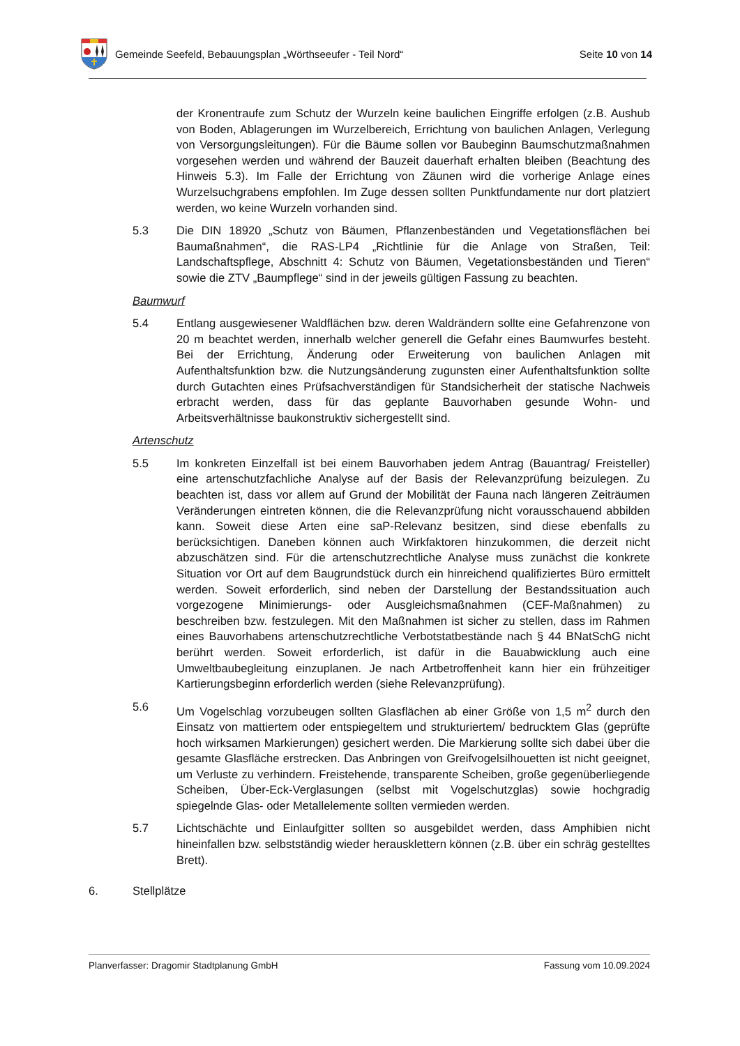Gemeinde Seefeld, Bebauungsplan „Wörthseeufer - Teil Nord“
Seite 10 von 14
der Kronentraufe zum Schutz der Wurzeln keine baulichen Eingriffe erfolgen (z.B. Aushub von Boden, Ablagerungen im Wurzelbereich, Errichtung von baulichen Anlagen, Verlegung von Versorgungsleitungen). Für die Bäume sollen vor Baubeginn Baumschutzmaßnahmen vorgesehen werden und während der Bauzeit dauerhaft erhalten bleiben (Beachtung des Hinweis 5.3). Im Falle der Errichtung von Zäunen wird die vorherige Anlage eines Wurzelsuchgrabens empfohlen. Im Zuge dessen sollten Punktfundamente nur dort platziert werden, wo keine Wurzeln vorhanden sind.
5.3 Die DIN 18920 „Schutz von Bäumen, Pflanzenbeständen und Vegetationsflächen bei Baumaßnahmen“, die RAS-LP4 „Richtlinie für die Anlage von Straßen, Teil: Landschaftspflege, Abschnitt 4: Schutz von Bäumen, Vegetationsbeständen und Tieren“ sowie die ZTV „Baumpflege“ sind in der jeweils gültigen Fassung zu beachten.
Baumwurf
5.4 Entlang ausgewiesener Waldflächen bzw. deren Waldrändern sollte eine Gefahrenzone von 20 m beachtet werden, innerhalb welcher generell die Gefahr eines Baumwurfes besteht. Bei der Errichtung, Änderung oder Erweiterung von baulichen Anlagen mit Aufenthaltsfunktion bzw. die Nutzungsänderung zugunsten einer Aufenthaltsfunktion sollte durch Gutachten eines Prüfsachverständigen für Standsicherheit der statische Nachweis erbracht werden, dass für das geplante Bauvorhaben gesunde Wohn- und Arbeitsverhältnisse baukonstruktiv sichergestellt sind.
Artenschutz
5.5 Im konkreten Einzelfall ist bei einem Bauvorhaben jedem Antrag (Bauantrag/ Freisteller) eine artenschutzfachliche Analyse auf der Basis der Relevanzprüfung beizulegen. Zu beachten ist, dass vor allem auf Grund der Mobilität der Fauna nach längeren Zeiträumen Veränderungen eintreten können, die die Relevanzprüfung nicht vorausschauend abbilden kann. Soweit diese Arten eine saP-Relevanz besitzen, sind diese ebenfalls zu berücksichtigen. Daneben können auch Wirkfaktoren hinzukommen, die derzeit nicht abzuschätzen sind. Für die artenschutzrechtliche Analyse muss zunächst die konkrete Situation vor Ort auf dem Baugrundstück durch ein hinreichend qualifiziertes Büro ermittelt werden. Soweit erforderlich, sind neben der Darstellung der Bestandssituation auch vorgezogene Minimierungs- oder Ausgleichsmaßnahmen (CEF-Maßnahmen) zu beschreiben bzw. festzulegen. Mit den Maßnahmen ist sicher zu stellen, dass im Rahmen eines Bauvorhabens artenschutzrechtliche Verbotstatbestände nach § 44 BNatSchG nicht berührt werden. Soweit erforderlich, ist dafür in die Bauabwicklung auch eine Umweltbaubegleitung einzuplanen. Je nach Artbetroffenheit kann hier ein frühzeitiger Kartierungsbeginn erforderlich werden (siehe Relevanzprüfung).
5.6 Um Vogelschlag vorzubeugen sollten Glasflächen ab einer Größe von 1,5 m<sup>2</sup> durch den Einsatz von mattiertem oder entspiegeltem und strukturiertem/ bedrucktem Glas (geprüfte hoch wirksamen Markierungen) gesichert werden. Die Markierung sollte sich dabei über die gesamte Glasfläche erstrecken. Das Anbringen von Greifvogelsilhouetten ist nicht geeignet, um Verluste zu verhindern. Freistehende, transparente Scheiben, große gegenüberliegende Scheiben, Über-Eck-Verglasungen (selbst mit Vogelschutzglas) sowie hochgradig spiegelnde Glas- oder Metallelemente sollten vermieden werden.
5.7 Lichtschächte und Einlaufgitter sollten so ausgebildet werden, dass Amphibien nicht hineinfallen bzw. selbstständig wieder herausklettern können (z.B. über ein schräg gestelltes Brett).
6. Stellplätze
Planverfasser: Dragomir Stadtplanung GmbH Fassung vom 10.09.2024